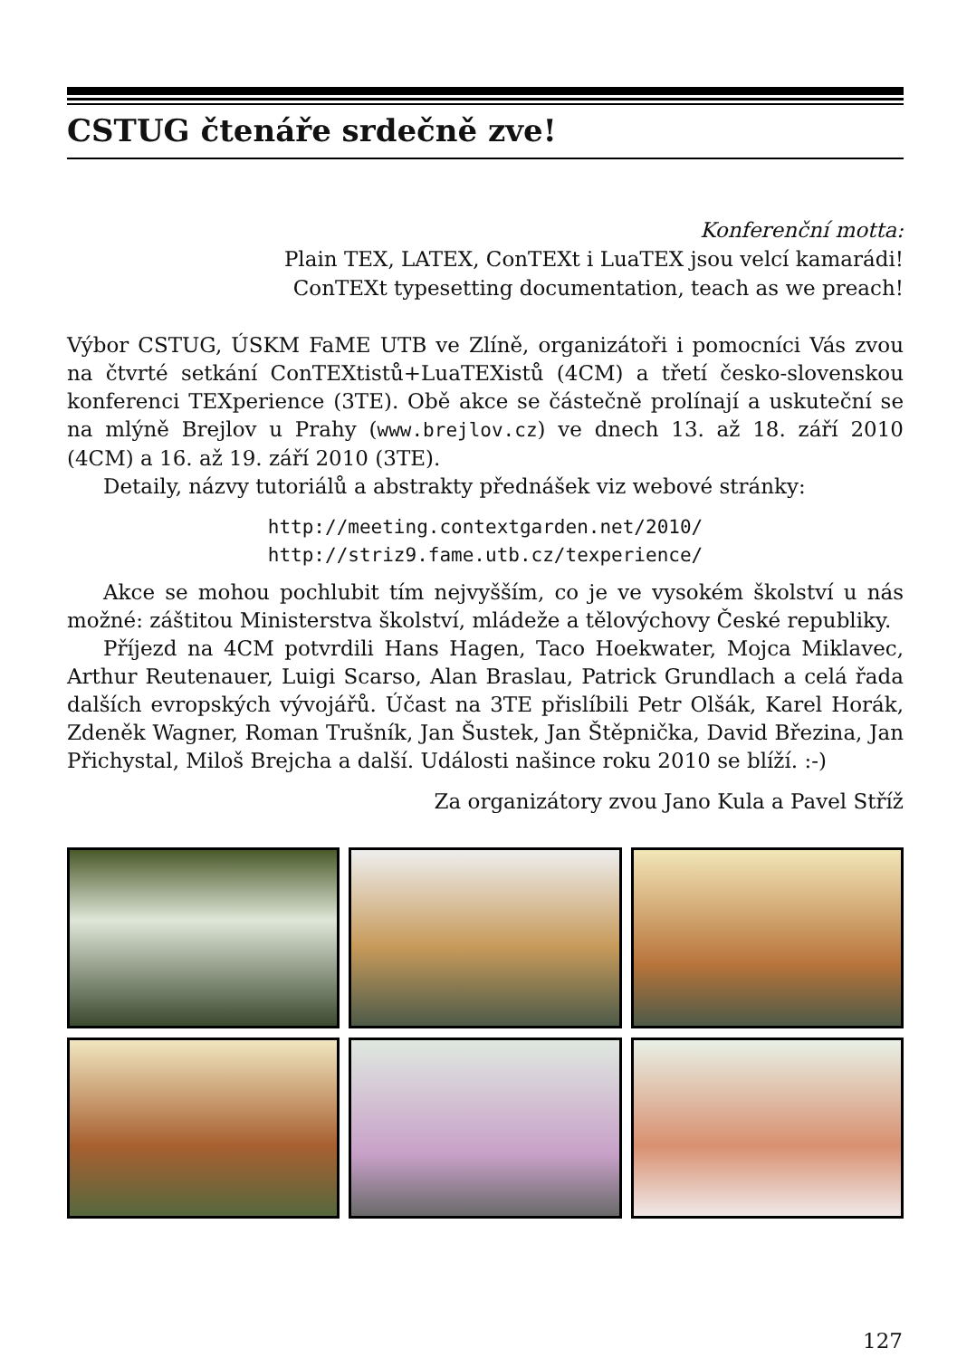CSTUG čtenáře srdečně zve!
Konferenční motta:
Plain TEX, LATEX, ConTEXt i LuaTEX jsou velcí kamarádi!
ConTEXt typesetting documentation, teach as we preach!
Výbor CSTUG, ÚSKM FaME UTB ve Zlíně, organizátoři i pomocníci Vás zvou na čtvrté setkání ConTEXtistů+LuaTEXistů (4CM) a třetí česko-slovenskou konferenci TEXperience (3TE). Obě akce se částečně prolínají a uskuteční se na mlýně Brejlov u Prahy (www.brejlov.cz) ve dnech 13. až 18. září 2010 (4CM) a 16. až 19. září 2010 (3TE).
Detaily, názvy tutoriálů a abstrakty přednášek viz webové stránky:
http://meeting.contextgarden.net/2010/
http://striz9.fame.utb.cz/texperience/
Akce se mohou pochlubit tím nejvyšším, co je ve vysokém školství u nás možné: záštitou Ministerstva školství, mládeže a tělovýchovy České republiky.
Příjezd na 4CM potvrdili Hans Hagen, Taco Hoekwater, Mojca Miklavec, Arthur Reutenauer, Luigi Scarso, Alan Braslau, Patrick Grundlach a celá řada dalších evropských vývojářů. Účast na 3TE přislíbili Petr Olšák, Karel Horák, Zdeněk Wagner, Roman Trušník, Jan Šustek, Jan Štěpnička, David Březina, Jan Přichystal, Miloš Brejcha a další. Události našince roku 2010 se blíží. :-)
Za organizátory zvou Jano Kula a Pavel Stříž
127